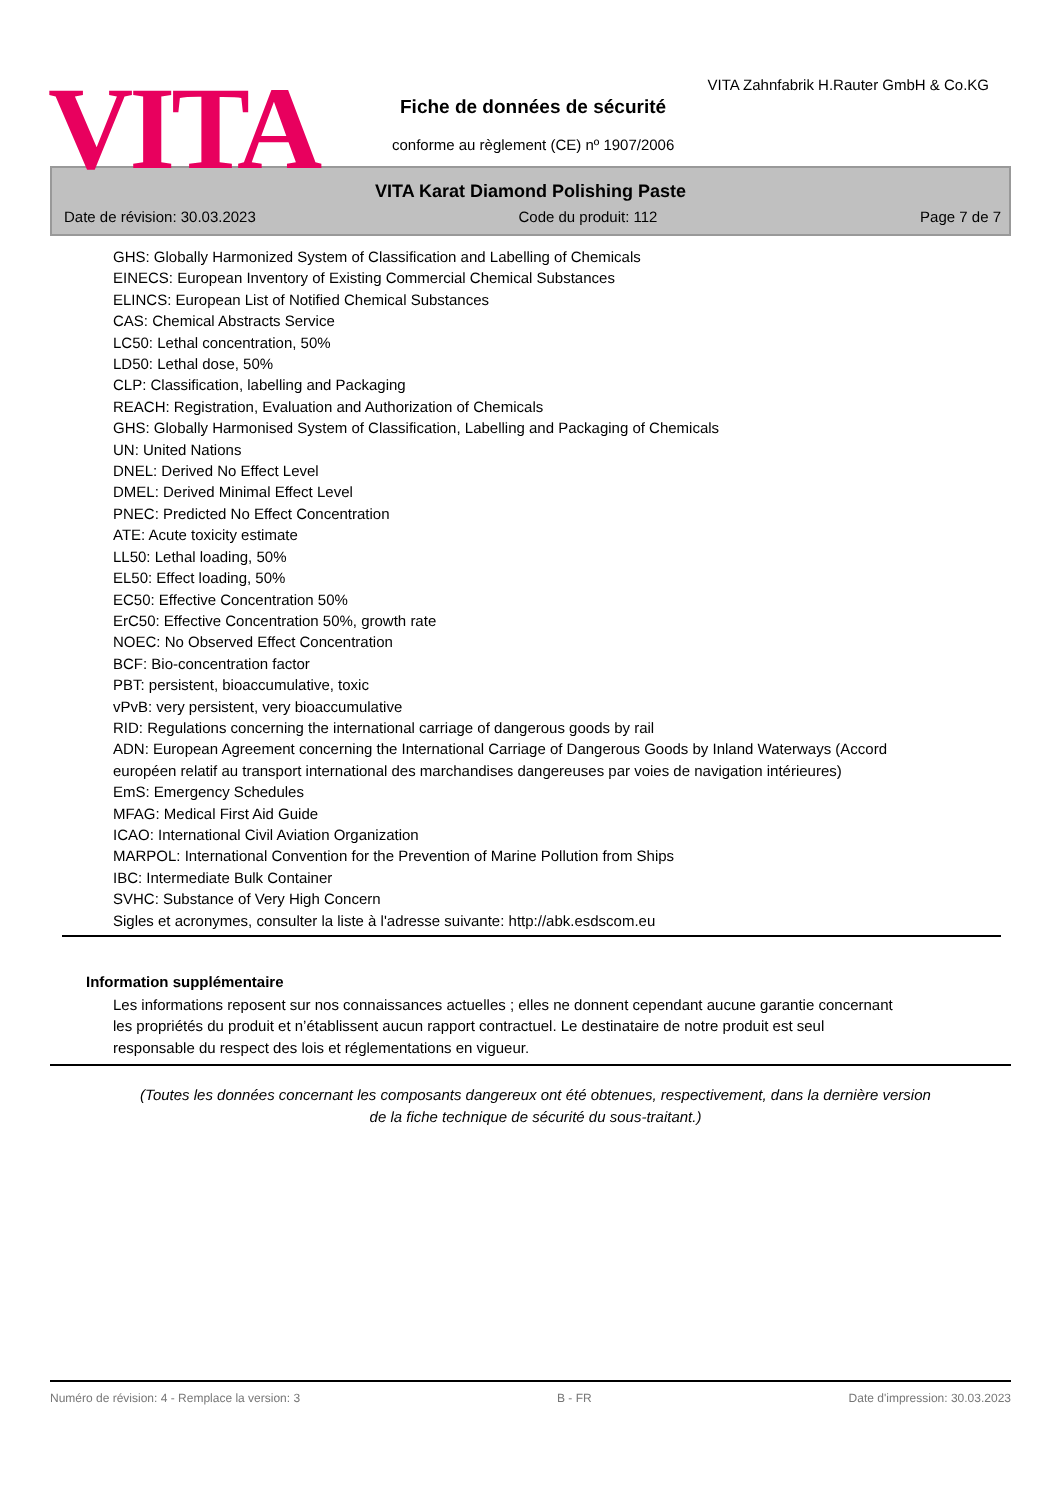VITA
VITA Zahnfabrik H.Rauter GmbH & Co.KG
Fiche de données de sécurité
conforme au règlement (CE) nº 1907/2006
VITA Karat Diamond Polishing Paste
Date de révision: 30.03.2023 Code du produit: 112 Page 7 de 7
GHS: Globally Harmonized System of Classification and Labelling of Chemicals
EINECS: European Inventory of Existing Commercial Chemical Substances
ELINCS: European List of Notified Chemical Substances
CAS: Chemical Abstracts Service
LC50: Lethal concentration, 50%
LD50: Lethal dose, 50%
CLP: Classification, labelling and Packaging
REACH: Registration, Evaluation and Authorization of Chemicals
GHS: Globally Harmonised System of Classification, Labelling and Packaging of Chemicals
UN: United Nations
DNEL: Derived No Effect Level
DMEL: Derived Minimal Effect Level
PNEC: Predicted No Effect Concentration
ATE: Acute toxicity estimate
LL50: Lethal loading, 50%
EL50: Effect loading, 50%
EC50: Effective Concentration 50%
ErC50: Effective Concentration 50%, growth rate
NOEC: No Observed Effect Concentration
BCF: Bio-concentration factor
PBT: persistent, bioaccumulative, toxic
vPvB: very persistent, very bioaccumulative
RID: Regulations concerning the international carriage of dangerous goods by rail
ADN: European Agreement concerning the International Carriage of Dangerous Goods by Inland Waterways (Accord européen relatif au transport international des marchandises dangereuses par voies de navigation intérieures)
EmS: Emergency Schedules
MFAG: Medical First Aid Guide
ICAO: International Civil Aviation Organization
MARPOL: International Convention for the Prevention of Marine Pollution from Ships
IBC: Intermediate Bulk Container
SVHC: Substance of Very High Concern
Sigles et acronymes, consulter la liste à l'adresse suivante: http://abk.esdscom.eu
Information supplémentaire
Les informations reposent sur nos connaissances actuelles ; elles ne donnent cependant aucune garantie concernant les propriétés du produit et n’établissent aucun rapport contractuel. Le destinataire de notre produit est seul responsable du respect des lois et réglementations en vigueur.
(Toutes les données concernant les composants dangereux ont été obtenues, respectivement, dans la dernière version de la fiche technique de sécurité du sous-traitant.)
Numéro de révision: 4 - Remplace la version: 3 B - FR Date d'impression: 30.03.2023